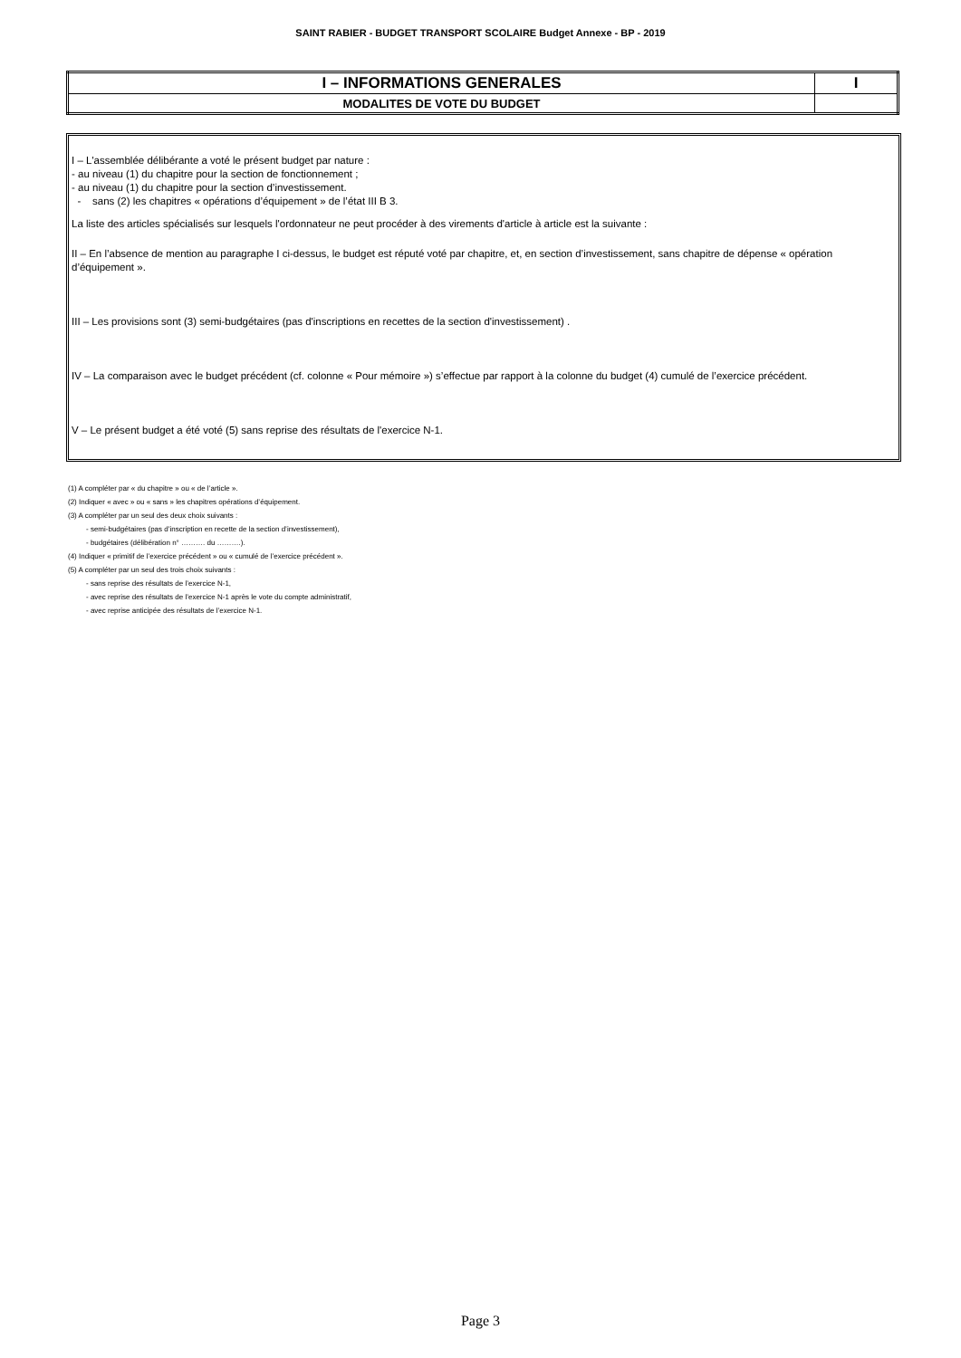SAINT RABIER - BUDGET TRANSPORT SCOLAIRE Budget Annexe - BP - 2019
| I – INFORMATIONS GENERALES | I |
| MODALITES DE VOTE DU BUDGET | |
I – L'assemblée délibérante a voté le présent budget par nature :
- au niveau (1) du chapitre pour la section de fonctionnement ;
- au niveau (1) du chapitre pour la section d’investissement.
- sans (2) les chapitres « opérations d’équipement » de l’état III B 3.
La liste des articles spécialisés sur lesquels l'ordonnateur ne peut procéder à des virements d'article à article est la suivante :
II – En l’absence de mention au paragraphe I ci-dessus, le budget est réputé voté par chapitre, et, en section d’investissement, sans chapitre de dépense « opération d’équipement ».
III – Les provisions sont (3) semi-budgétaires (pas d'inscriptions en recettes de la section d'investissement) .
IV – La comparaison avec le budget précédent (cf. colonne « Pour mémoire ») s’effectue par rapport à la colonne du budget (4) cumulé de l’exercice précédent.
V – Le présent budget a été voté (5) sans reprise des résultats de l'exercice N-1.
(1) A compléter par « du chapitre » ou « de l’article ».
(2) Indiquer « avec » ou « sans » les chapitres opérations d’équipement.
(3) A compléter par un seul des deux choix suivants :
- semi-budgétaires (pas d’inscription en recette de la section d’investissement),
- budgétaires (délibération n° ………. du ……….).
(4) Indiquer « primitif de l’exercice précédent » ou « cumulé de l’exercice précédent ».
(5) A compléter par un seul des trois choix suivants :
- sans reprise des résultats de l’exercice N-1,
- avec reprise des résultats de l’exercice N-1 après le vote du compte administratif,
- avec reprise anticipée des résultats de l’exercice N-1.
Page 3